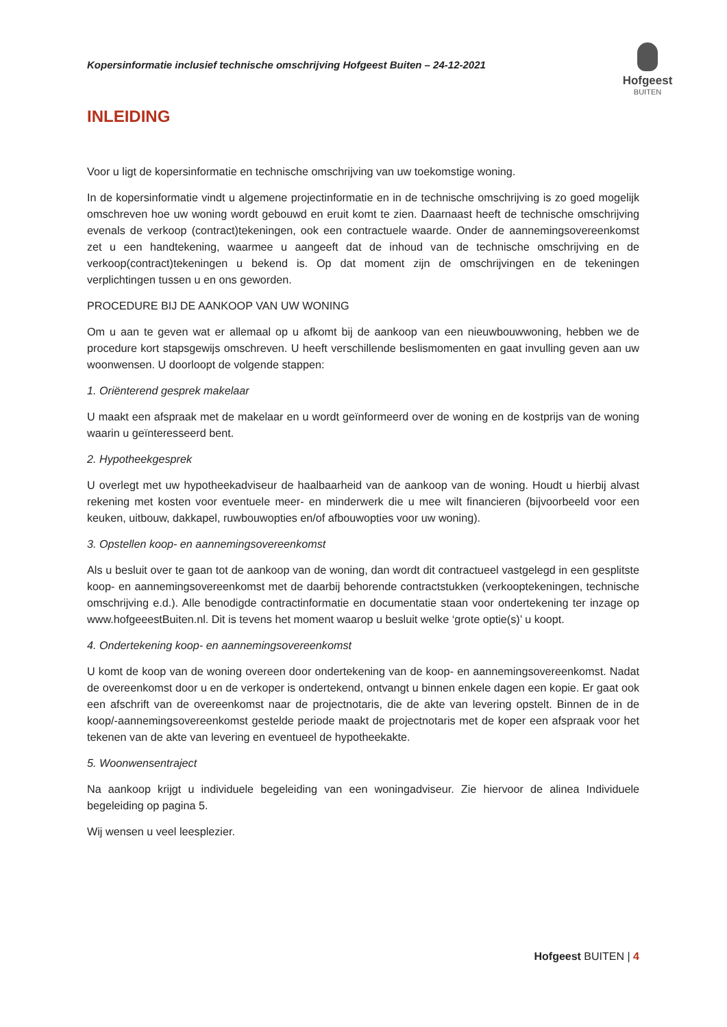Kopersinformatie inclusief technische omschrijving Hofgeest Buiten – 24-12-2021
Hofgeest
BUITEN
INLEIDING
Voor u ligt de kopersinformatie en technische omschrijving van uw toekomstige woning.
In de kopersinformatie vindt u algemene projectinformatie en in de technische omschrijving is zo goed mogelijk omschreven hoe uw woning wordt gebouwd en eruit komt te zien. Daarnaast heeft de technische omschrijving evenals de verkoop (contract)tekeningen, ook een contractuele waarde. Onder de aannemingsovereenkomst zet u een handtekening, waarmee u aangeeft dat de inhoud van de technische omschrijving en de verkoop(contract)tekeningen u bekend is. Op dat moment zijn de omschrijvingen en de tekeningen verplichtingen tussen u en ons geworden.
PROCEDURE BIJ DE AANKOOP VAN UW WONING
Om u aan te geven wat er allemaal op u afkomt bij de aankoop van een nieuwbouwwoning, hebben we de procedure kort stapsgewijs omschreven. U heeft verschillende beslismomenten en gaat invulling geven aan uw woonwensen. U doorloopt de volgende stappen:
1. Oriënterend gesprek makelaar
U maakt een afspraak met de makelaar en u wordt geïnformeerd over de woning en de kostprijs van de woning waarin u geïnteresseerd bent.
2. Hypotheekgesprek
U overlegt met uw hypotheekadviseur de haalbaarheid van de aankoop van de woning. Houdt u hierbij alvast rekening met kosten voor eventuele meer- en minderwerk die u mee wilt financieren (bijvoorbeeld voor een keuken, uitbouw, dakkapel, ruwbouwopties en/of afbouwopties voor uw woning).
3. Opstellen koop- en aannemingsovereenkomst
Als u besluit over te gaan tot de aankoop van de woning, dan wordt dit contractueel vastgelegd in een gesplitste koop- en aannemingsovereenkomst met de daarbij behorende contractstukken (verkooptekeningen, technische omschrijving e.d.). Alle benodigde contractinformatie en documentatie staan voor ondertekening ter inzage op www.hofgeeestBuiten.nl. Dit is tevens het moment waarop u besluit welke ‘grote optie(s)’ u koopt.
4. Ondertekening koop- en aannemingsovereenkomst
U komt de koop van de woning overeen door ondertekening van de koop- en aannemingsovereenkomst. Nadat de overeenkomst door u en de verkoper is ondertekend, ontvangt u binnen enkele dagen een kopie. Er gaat ook een afschrift van de overeenkomst naar de projectnotaris, die de akte van levering opstelt. Binnen de in de koop/-aannemingsovereenkomst gestelde periode maakt de projectnotaris met de koper een afspraak voor het tekenen van de akte van levering en eventueel de hypotheekakte.
5. Woonwensentraject
Na aankoop krijgt u individuele begeleiding van een woningadviseur. Zie hiervoor de alinea Individuele begeleiding op pagina 5.
Wij wensen u veel leesplezier.
Hofgeest BUITEN | 4